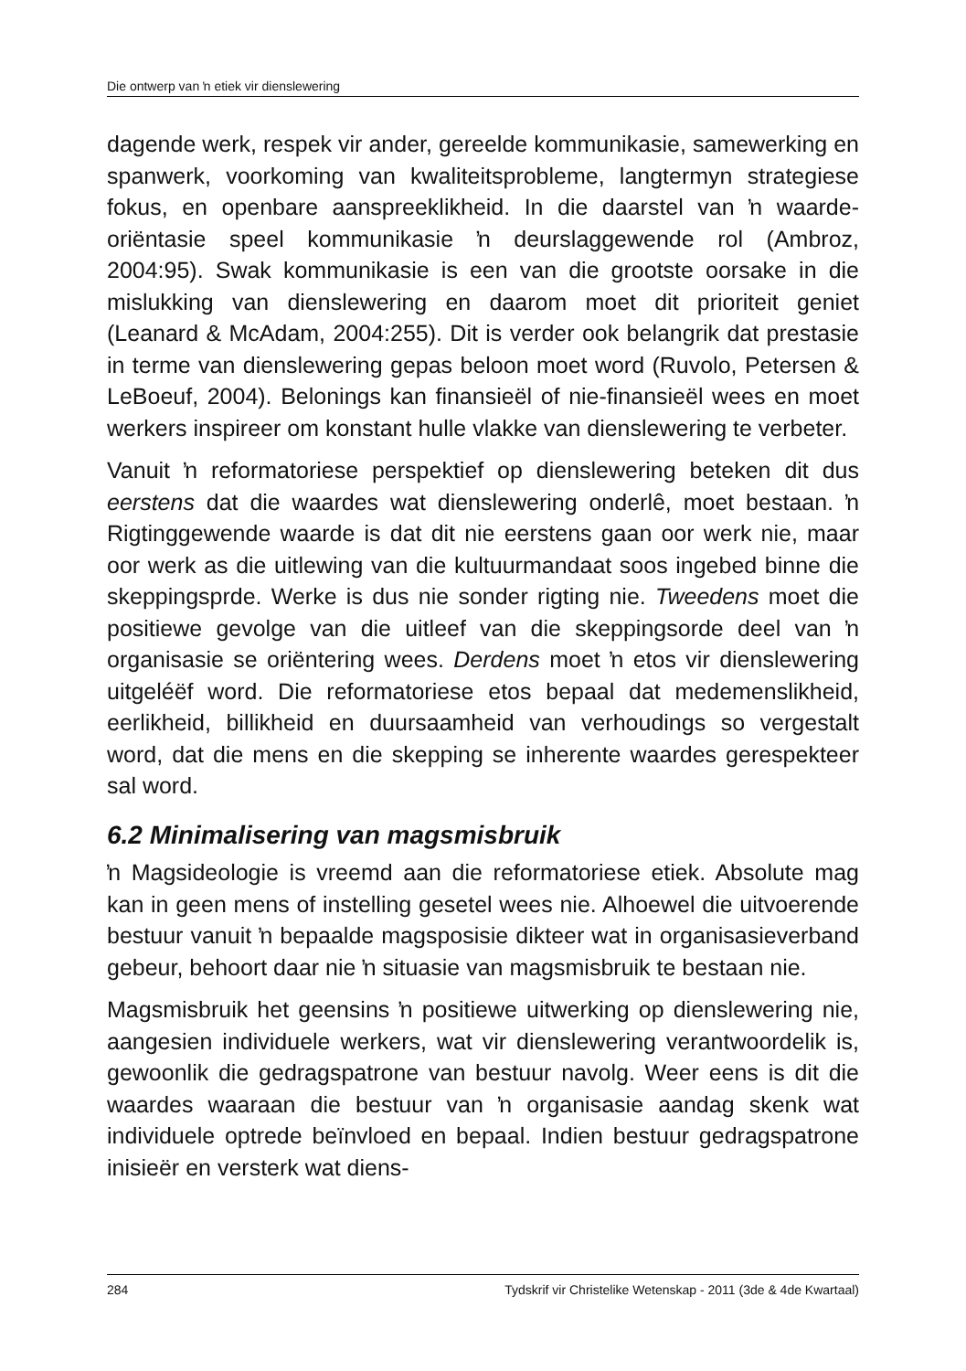Die ontwerp van ŉ etiek vir dienslewering
dagende werk, respek vir ander, gereelde kommunikasie, samewerking en spanwerk, voorkoming van kwaliteitsprobleme, langtermyn strategiese fokus, en openbare aanspreeklikheid. In die daarstel van ŉ waarde-oriëntasie speel kommunikasie ŉ deurslaggewende rol (Ambroz, 2004:95). Swak kommunikasie is een van die grootste oorsake in die mislukking van dienslewering en daarom moet dit prioriteit geniet (Leanard & McAdam, 2004:255). Dit is verder ook belangrik dat prestasie in terme van dienslewering gepas beloon moet word (Ruvolo, Petersen & LeBoeuf, 2004). Belonings kan finansieël of nie-finansieël wees en moet werkers inspireer om konstant hulle vlakke van dienslewering te verbeter.
Vanuit ŉ reformatoriese perspektief op dienslewering beteken dit dus eerstens dat die waardes wat dienslewering onderlê, moet bestaan. ŉ Rigtinggewende waarde is dat dit nie eerstens gaan oor werk nie, maar oor werk as die uitlewing van die kultuurmandaat soos ingebed binne die skeppingsprde. Werke is dus nie sonder rigting nie. Tweedens moet die positiewe gevolge van die uitleef van die skeppingsorde deel van ŉ organisasie se oriëntering wees. Derdens moet ŉ etos vir dienslewering uitgeléëf word. Die reformatoriese etos bepaal dat medemenslikheid, eerlikheid, billikheid en duursaamheid van verhoudings so vergestalt word, dat die mens en die skepping se inherente waardes gerespekteer sal word.
6.2 Minimalisering van magsmisbruik
ŉ Magsideologie is vreemd aan die reformatoriese etiek. Absolute mag kan in geen mens of instelling gesetel wees nie. Alhoewel die uitvoerende bestuur vanuit ŉ bepaalde magsposisie dikteer wat in organisasieverband gebeur, behoort daar nie ŉ situasie van magsmisbruik te bestaan nie.
Magsmisbruik het geensins ŉ positiewe uitwerking op dienslewering nie, aangesien individuele werkers, wat vir dienslewering verantwoordelik is, gewoonlik die gedragspatrone van bestuur navolg. Weer eens is dit die waardes waaraan die bestuur van ŉ organisasie aandag skenk wat individuele optrede beïnvloed en bepaal. Indien bestuur gedragspatrone inisieër en versterk wat diens-
284 Tydskrif vir Christelike Wetenskap - 2011 (3de & 4de Kwartaal)